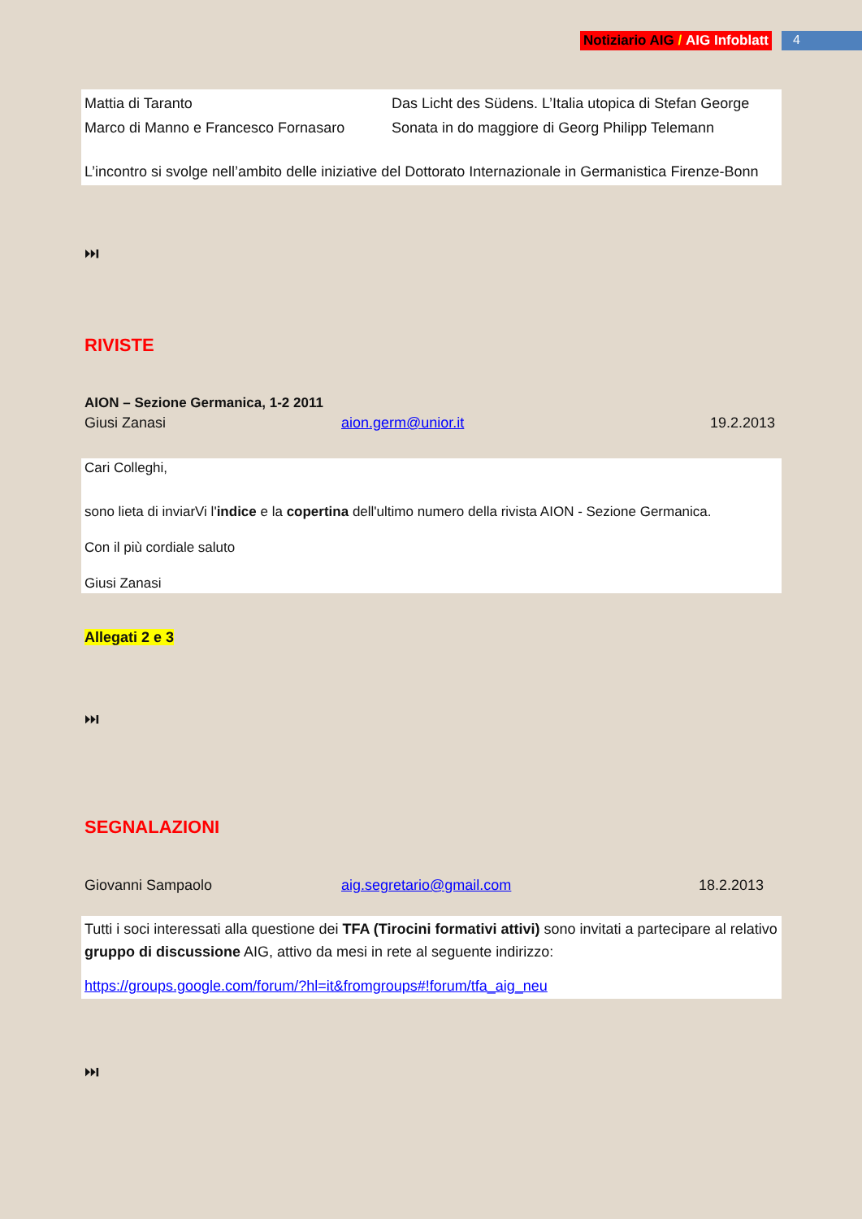Notiziario AIG / AIG Infoblatt 4
Mattia di Taranto Das Licht des Südens. L’Italia utopica di Stefan George
Marco di Manno e Francesco Fornasaro
Sonata in do maggiore di Georg Philipp Telemann
L’incontro si svolge nell’ambito delle iniziative del Dottorato Internazionale in Germanistica Firenze-Bonn
⏭
RIVISTE
AION – Sezione Germanica, 1-2 2011
Giusi Zanasi aion.germ@unior.it 19.2.2013
Cari Colleghi,
sono lieta di inviarVi l'indice e la copertina dell'ultimo numero della rivista AION - Sezione Germanica.
Con il più cordiale saluto
Giusi Zanasi
Allegati 2 e 3
⏭
SEGNALAZIONI
Giovanni Sampaolo aig.segretario@gmail.com 18.2.2013
Tutti i soci interessati alla questione dei TFA (Tirocini formativi attivi) sono invitati a partecipare al relativo gruppo di discussione AIG, attivo da mesi in rete al seguente indirizzo:
https://groups.google.com/forum/?hl=it&fromgroups#!forum/tfa_aig_neu
⏭